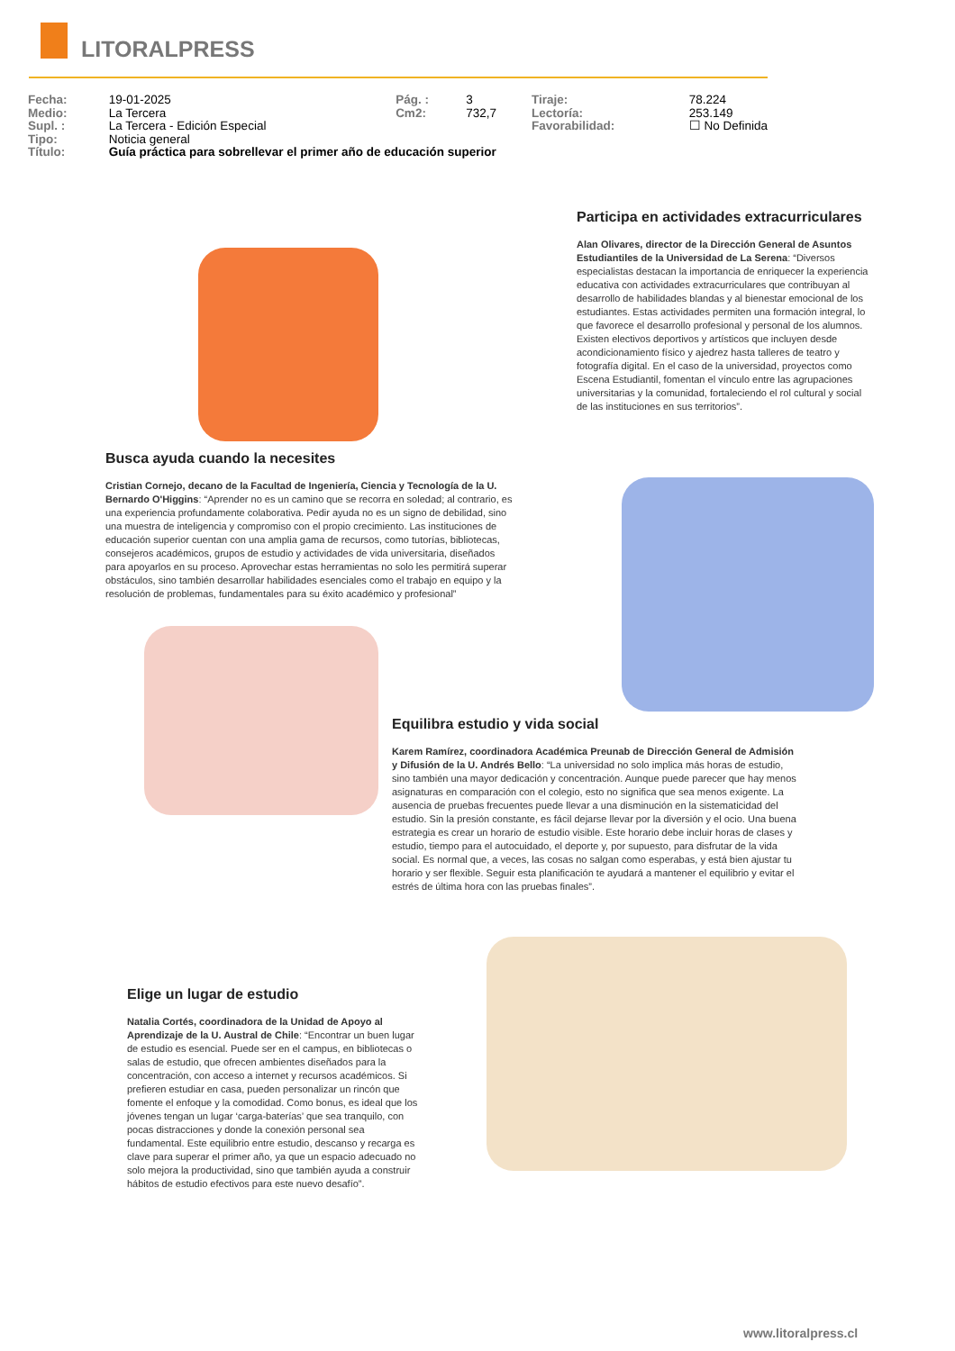LITORALPRESS
| Fecha: | 19-01-2025 | Pág. : | 3 | Tiraje: | 78.224 |
| Medio: | La Tercera | Cm2: | 732,7 | Lectoría: | 253.149 |
| Supl. : | La Tercera - Edición Especial | | | Favorabilidad: | ☐ No Definida |
| Tipo: | Noticia general | | | | |
| Título: | Guía práctica para sobrellevar el primer año de educación superior | | | | |
Participa en actividades extracurriculares
Alan Olivares, director de la Dirección General de Asuntos Estudiantiles de la Universidad de La Serena: “Diversos especialistas destacan la importancia de enriquecer la experiencia educativa con actividades extracurriculares que contribuyan al desarrollo de habilidades blandas y al bienestar emocional de los estudiantes. Estas actividades permiten una formación integral, lo que favorece el desarrollo profesional y personal de los alumnos. Existen electivos deportivos y artísticos que incluyen desde acondicionamiento físico y ajedrez hasta talleres de teatro y fotografía digital. En el caso de la universidad, proyectos como Escena Estudiantil, fomentan el vínculo entre las agrupaciones universitarias y la comunidad, fortaleciendo el rol cultural y social de las instituciones en sus territorios”.
Busca ayuda cuando la necesites
Cristian Cornejo, decano de la Facultad de Ingeniería, Ciencia y Tecnología de la U. Bernardo O'Higgins: “Aprender no es un camino que se recorra en soledad; al contrario, es una experiencia profundamente colaborativa. Pedir ayuda no es un signo de debilidad, sino una muestra de inteligencia y compromiso con el propio crecimiento. Las instituciones de educación superior cuentan con una amplia gama de recursos, como tutorías, bibliotecas, consejeros académicos, grupos de estudio y actividades de vida universitaria, diseñados para apoyarlos en su proceso. Aprovechar estas herramientas no solo les permitirá superar obstáculos, sino también desarrollar habilidades esenciales como el trabajo en equipo y la resolución de problemas, fundamentales para su éxito académico y profesional”
Equilibra estudio y vida social
Karem Ramírez, coordinadora Académica Preunab de Dirección General de Admisión y Difusión de la U. Andrés Bello: “La universidad no solo implica más horas de estudio, sino también una mayor dedicación y concentración. Aunque puede parecer que hay menos asignaturas en comparación con el colegio, esto no significa que sea menos exigente. La ausencia de pruebas frecuentes puede llevar a una disminución en la sistematicidad del estudio. Sin la presión constante, es fácil dejarse llevar por la diversión y el ocio. Una buena estrategia es crear un horario de estudio visible. Este horario debe incluir horas de clases y estudio, tiempo para el autocuidado, el deporte y, por supuesto, para disfrutar de la vida social. Es normal que, a veces, las cosas no salgan como esperabas, y está bien ajustar tu horario y ser flexible. Seguir esta planificación te ayudará a mantener el equilibrio y evitar el estrés de última hora con las pruebas finales”.
Elige un lugar de estudio
Natalia Cortés, coordinadora de la Unidad de Apoyo al Aprendizaje de la U. Austral de Chile: “Encontrar un buen lugar de estudio es esencial. Puede ser en el campus, en bibliotecas o salas de estudio, que ofrecen ambientes diseñados para la concentración, con acceso a internet y recursos académicos. Si prefieren estudiar en casa, pueden personalizar un rincón que fomente el enfoque y la comodidad. Como bonus, es ideal que los jóvenes tengan un lugar ‘carga-baterías’ que sea tranquilo, con pocas distracciones y donde la conexión personal sea fundamental. Este equilibrio entre estudio, descanso y recarga es clave para superar el primer año, ya que un espacio adecuado no solo mejora la productividad, sino que también ayuda a construir hábitos de estudio efectivos para este nuevo desafío”.
www.litoralpress.cl